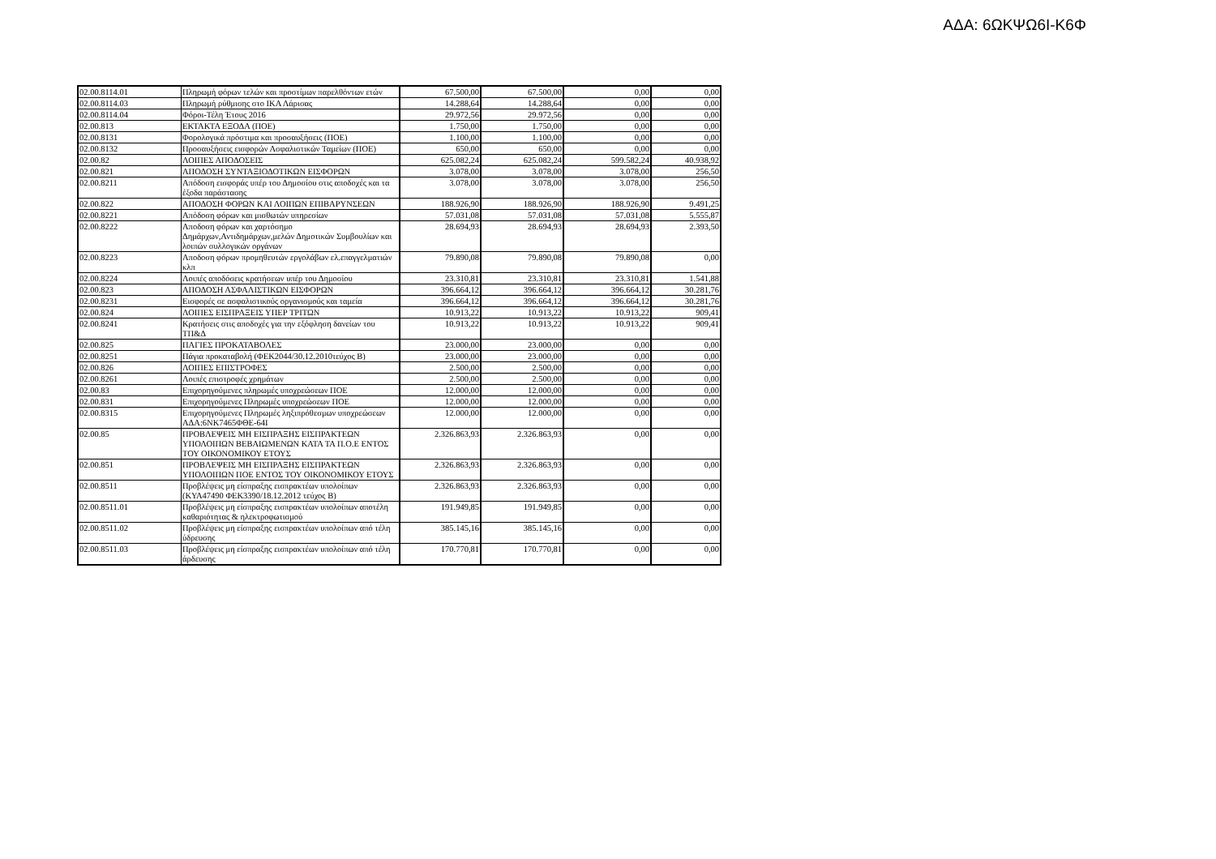ΑΔΑ: 6ΩΚΨΩ6Ι-Κ6Φ
| 02.00.8114.01 | Πληρωμή φόρων τελών και προστίμων παρελθόντων ετών | 67.500,00 | 67.500,00 | 0,00 | 0,00 |
| 02.00.8114.03 | Πληρωμή ρύθμισης στο ΙΚΑ Λάρισας | 14.288,64 | 14.288,64 | 0,00 | 0,00 |
| 02.00.8114.04 | Φόροι-Τέλη Έτους 2016 | 29.972,56 | 29.972,56 | 0,00 | 0,00 |
| 02.00.813 | ΕΚΤΑΚΤΑ ΕΞΟΔΑ (ΠΟΕ) | 1.750,00 | 1.750,00 | 0,00 | 0,00 |
| 02.00.8131 | Φορολογικά πρόστιμα και προσαυξήσεις (ΠΟΕ) | 1.100,00 | 1.100,00 | 0,00 | 0,00 |
| 02.00.8132 | Προσαυξήσεις εισφορών Ασφαλιστικών Ταμείων (ΠΟΕ) | 650,00 | 650,00 | 0,00 | 0,00 |
| 02.00.82 | ΛΟΙΠΕΣ ΑΠΟΔΟΣΕΙΣ | 625.082,24 | 625.082,24 | 599.582,24 | 40.938,92 |
| 02.00.821 | ΑΠΟΔΟΣΗ ΣΥΝΤΑΞΙΟΔΟΤΙΚΩΝ ΕΙΣΦΟΡΩΝ | 3.078,00 | 3.078,00 | 3.078,00 | 256,50 |
| 02.00.8211 | Απόδοση εισφοράς υπέρ του Δημοσίου στις αποδοχές και τα έξοδα παράστασης | 3.078,00 | 3.078,00 | 3.078,00 | 256,50 |
| 02.00.822 | ΑΠΟΔΟΣΗ ΦΟΡΩΝ ΚΑΙ ΛΟΙΠΩΝ ΕΠΙΒΑΡΥΝΣΕΩΝ | 188.926,90 | 188.926,90 | 188.926,90 | 9.491,25 |
| 02.00.8221 | Απόδοση φόρων και μισθωτών υπηρεσίων | 57.031,08 | 57.031,08 | 57.031,08 | 5.555,87 |
| 02.00.8222 | Αποδοση φόρων και χαρτόσημο Δημάρχων,Αντιδημάρχων,μελών Δημοτικών Συμβουλίων και λοιπών συλλογικών οργάνων | 28.694,93 | 28.694,93 | 28.694,93 | 2.393,50 |
| 02.00.8223 | Αποδοση φόρων προμηθευτών εργολάβων ελ.επαγγελματιών κλπ | 79.890,08 | 79.890,08 | 79.890,08 | 0,00 |
| 02.00.8224 | Λοιπές αποδόσεις κρατήσεων υπέρ του Δημοσίου | 23.310,81 | 23.310,81 | 23.310,81 | 1.541,88 |
| 02.00.823 | ΑΠΟΔΟΣΗ ΑΣΦΑΛΙΣΤΙΚΩΝ ΕΙΣΦΟΡΩΝ | 396.664,12 | 396.664,12 | 396.664,12 | 30.281,76 |
| 02.00.8231 | Εισφορές σε ασφαλιστικούς οργανισμούς και ταμεία | 396.664,12 | 396.664,12 | 396.664,12 | 30.281,76 |
| 02.00.824 | ΛΟΙΠΕΣ ΕΙΣΠΡΑΞΕΙΣ ΥΠΕΡ ΤΡΙΤΩΝ | 10.913,22 | 10.913,22 | 10.913,22 | 909,41 |
| 02.00.8241 | Κρατήσεις στις αποδοχές για την εξόφληση δανείων του ΤΠ&Δ | 10.913,22 | 10.913,22 | 10.913,22 | 909,41 |
| 02.00.825 | ΠΑΓΙΕΣ ΠΡΟΚΑΤΑΒΟΛΕΣ | 23.000,00 | 23.000,00 | 0,00 | 0,00 |
| 02.00.8251 | Πάγια προκαταβολή (ΦΕΚ2044/30.12.2010τεύχος Β) | 23.000,00 | 23.000,00 | 0,00 | 0,00 |
| 02.00.826 | ΛΟΙΠΕΣ ΕΠΙΣΤΡΟΦΕΣ | 2.500,00 | 2.500,00 | 0,00 | 0,00 |
| 02.00.8261 | Λοιπές επιστροφές χρημάτων | 2.500,00 | 2.500,00 | 0,00 | 0,00 |
| 02.00.83 | Επιχορηγούμενες πληρωμές υποχρεώσεων ΠΟΕ | 12.000,00 | 12.000,00 | 0,00 | 0,00 |
| 02.00.831 | Επιχορηγούμενες Πληρωμές υποχρεώσεων ΠΟΕ | 12.000,00 | 12.000,00 | 0,00 | 0,00 |
| 02.00.8315 | Επιχορηγούμενες Πληρωμές ληξιπρόθεσμων υποχρεώσεων ΑΔΑ:6ΝΚ7465ΦΘΕ-64Ι | 12.000,00 | 12.000,00 | 0,00 | 0,00 |
| 02.00.85 | ΠΡΟΒΛΕΨΕΙΣ ΜΗ ΕΙΣΠΡΑΞΗΣ ΕΙΣΠΡΑΚΤΕΩΝ ΥΠΟΛΟΙΠΩΝ ΒΕΒΑΙΩΜΕΝΩΝ ΚΑΤΑ ΤΑ Π.Ο.Ε ΕΝΤΟΣ ΤΟΥ ΟΙΚΟΝΟΜΙΚΟΥ ΕΤΟΥΣ | 2.326.863,93 | 2.326.863,93 | 0,00 | 0,00 |
| 02.00.851 | ΠΡΟΒΛΕΨΕΙΣ ΜΗ ΕΙΣΠΡΑΞΗΣ ΕΙΣΠΡΑΚΤΕΩΝ ΥΠΟΛΟΙΠΩΝ ΠΟΕ ΕΝΤΟΣ ΤΟΥ ΟΙΚΟΝΟΜΙΚΟΥ ΕΤΟΥΣ | 2.326.863,93 | 2.326.863,93 | 0,00 | 0,00 |
| 02.00.8511 | Προβλέψεις μη είσπραξης εισπρακτέων υπολοίπων (ΚΥΑ47490 ΦΕΚ3390/18.12.2012 τεύχος Β) | 2.326.863,93 | 2.326.863,93 | 0,00 | 0,00 |
| 02.00.8511.01 | Προβλέψεις μη είσπραξης εισπρακτέων υπολοίπων αποτέλη καθαριότητας & ηλεκτροφωτισμού | 191.949,85 | 191.949,85 | 0,00 | 0,00 |
| 02.00.8511.02 | Προβλέψεις μη είσπραξης εισπρακτέων υπολοίπων από τέλη ύδρευσης | 385.145,16 | 385.145,16 | 0,00 | 0,00 |
| 02.00.8511.03 | Προβλέψεις μη είσπραξης εισπρακτέων υπολοίπων από τέλη άρδευσης | 170.770,81 | 170.770,81 | 0,00 | 0,00 |